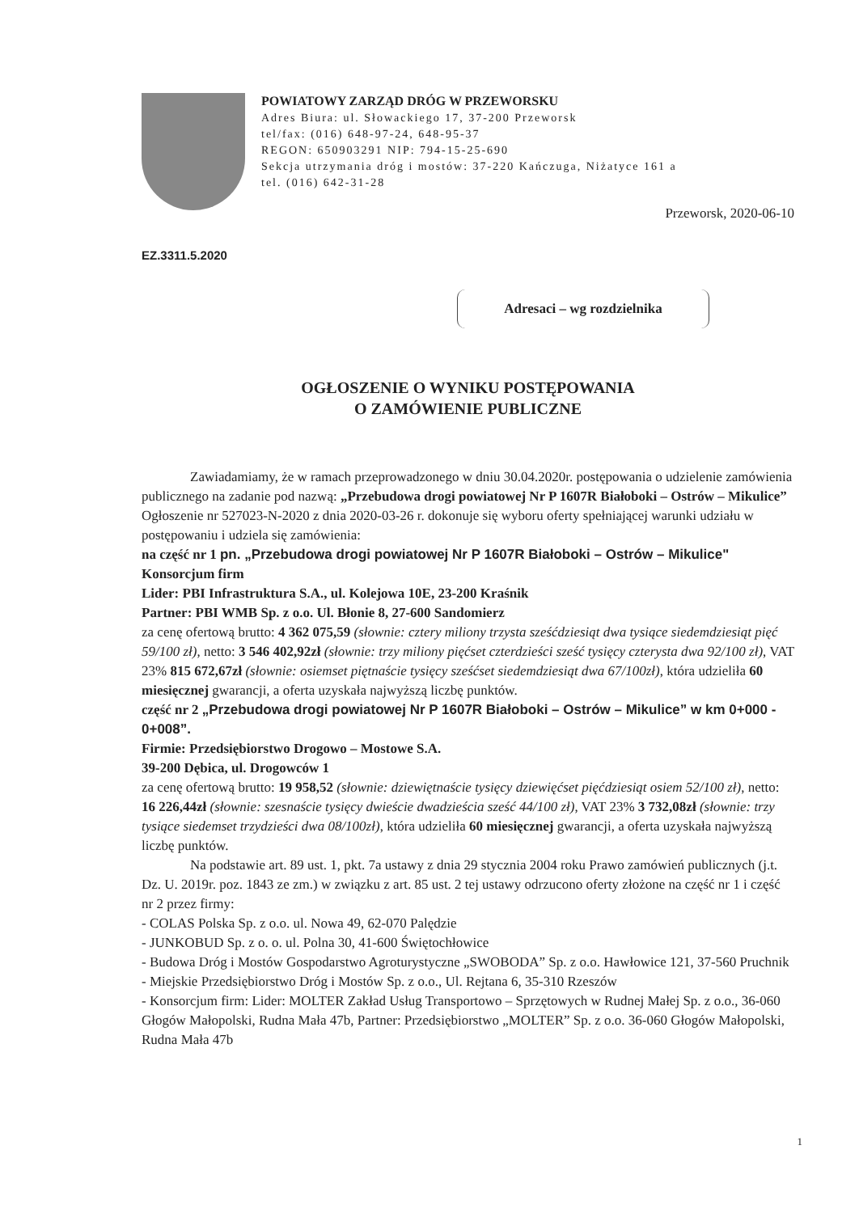POWIATOWY ZARZĄD DRÓG W PRZEWORSKU
Adres Biura: ul. Słowackiego 17, 37-200 Przeworsk
tel/fax: (016) 648-97-24, 648-95-37
REGON: 650903291 NIP: 794-15-25-690
Sekcja utrzymania dróg i mostów: 37-220 Kańczuga, Niżatyce 161 a
tel. (016) 642-31-28
Przeworsk, 2020-06-10
EZ.3311.5.2020
Adresaci – wg rozdzielnika
OGŁOSZENIE O WYNIKU POSTĘPOWANIA
O ZAMÓWIENIE PUBLICZNE
Zawiadamiamy, że w ramach przeprowadzonego w dniu 30.04.2020r. postępowania o udzielenie zamówienia publicznego na zadanie pod nazwą: „Przebudowa drogi powiatowej Nr P 1607R Białoboki – Ostrów – Mikulice” Ogłoszenie nr 527023-N-2020 z dnia 2020-03-26 r. dokonuje się wyboru oferty spełniającej warunki udziału w postępowaniu i udziela się zamówienia:
na część nr 1 pn. „Przebudowa drogi powiatowej Nr P 1607R Białoboki – Ostrów – Mikulice"
Konsorcjum firm
Lider: PBI Infrastruktura S.A., ul. Kolejowa 10E, 23-200 Kraśnik
Partner: PBI WMB Sp. z o.o. Ul. Błonie 8, 27-600 Sandomierz
za cenę ofertową brutto: 4 362 075,59 (słownie: cztery miliony trzysta sześćdziesiąt dwa tysiące siedemdziesiąt pięć 59/100 zł), netto: 3 546 402,92zł (słownie: trzy miliony pięćset czterdzieści sześć tysięcy czterysta dwa 92/100 zł), VAT 23% 815 672,67zł (słownie: osiemset piętnaście tysięcy sześćset siedemdziesiąt dwa 67/100zł), która udzieliła 60 miesięcznej gwarancji, a oferta uzyskała najwyższą liczbę punktów.
część nr 2 „Przebudowa drogi powiatowej Nr P 1607R Białoboki – Ostrów – Mikulice” w km 0+000 - 0+008”.
Firmie: Przedsiębiorstwo Drogowo – Mostowe S.A.
39-200 Dębica, ul. Drogowców 1
za cenę ofertową brutto: 19 958,52 (słownie: dziewiętnaście tysięcy dziewięćset pięćdziesiąt osiem 52/100 zł), netto: 16 226,44zł (słownie: szesnaście tysięcy dwieście dwadzieścia sześć 44/100 zł), VAT 23% 3 732,08zł (słownie: trzy tysiące siedemset trzydzieści dwa 08/100zł), która udzieliła 60 miesięcznej gwarancji, a oferta uzyskała najwyższą liczbę punktów.
Na podstawie art. 89 ust. 1, pkt. 7a ustawy z dnia 29 stycznia 2004 roku Prawo zamówień publicznych (j.t. Dz. U. 2019r. poz. 1843 ze zm.) w związku z art. 85 ust. 2 tej ustawy odrzucono oferty złożone na część nr 1 i część nr 2 przez firmy:
- COLAS Polska Sp. z o.o. ul. Nowa 49, 62-070 Palędzie
- JUNKOBUD Sp. z o. o. ul. Polna 30, 41-600 Świętochłowice
- Budowa Dróg i Mostów Gospodarstwo Agroturystyczne „SWOBODA” Sp. z o.o. Hawłowice 121, 37-560 Pruchnik
- Miejskie Przedsiębiorstwo Dróg i Mostów Sp. z o.o., Ul. Rejtana 6, 35-310 Rzeszów
- Konsorcjum firm: Lider: MOLTER Zakład Usług Transportowo – Sprzętowych w Rudnej Małej Sp. z o.o., 36-060 Głogów Małopolski, Rudna Mała 47b, Partner: Przedsiębiorstwo „MOLTER” Sp. z o.o. 36-060 Głogów Małopolski, Rudna Mała 47b
1